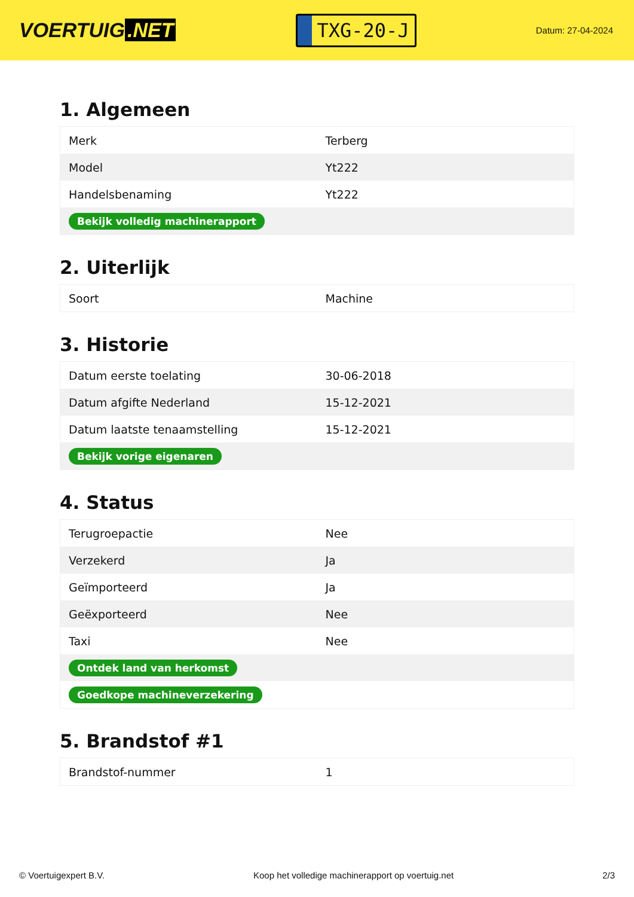VOERTUIG.NET
TXG-20-J
Datum: 27-04-2024
1. Algemeen
| Merk | Terberg |
| Model | Yt222 |
| Handelsbenaming | Yt222 |
| Bekijk volledig machinerapport | |
2. Uiterlijk
| Soort | Machine |
3. Historie
| Datum eerste toelating | 30-06-2018 |
| Datum afgifte Nederland | 15-12-2021 |
| Datum laatste tenaamstelling | 15-12-2021 |
| Bekijk vorige eigenaren | |
4. Status
| Terugroepactie | Nee |
| Verzekerd | Ja |
| Geïmporteerd | Ja |
| Geëxporteerd | Nee |
| Taxi | Nee |
| Ontdek land van herkomst | |
| Goedkope machineverzekering | |
5. Brandstof #1
| Brandstof-nummer | 1 |
© Voertuigexpert B.V. Koop het volledige machinerapport op voertuig.net 2/3